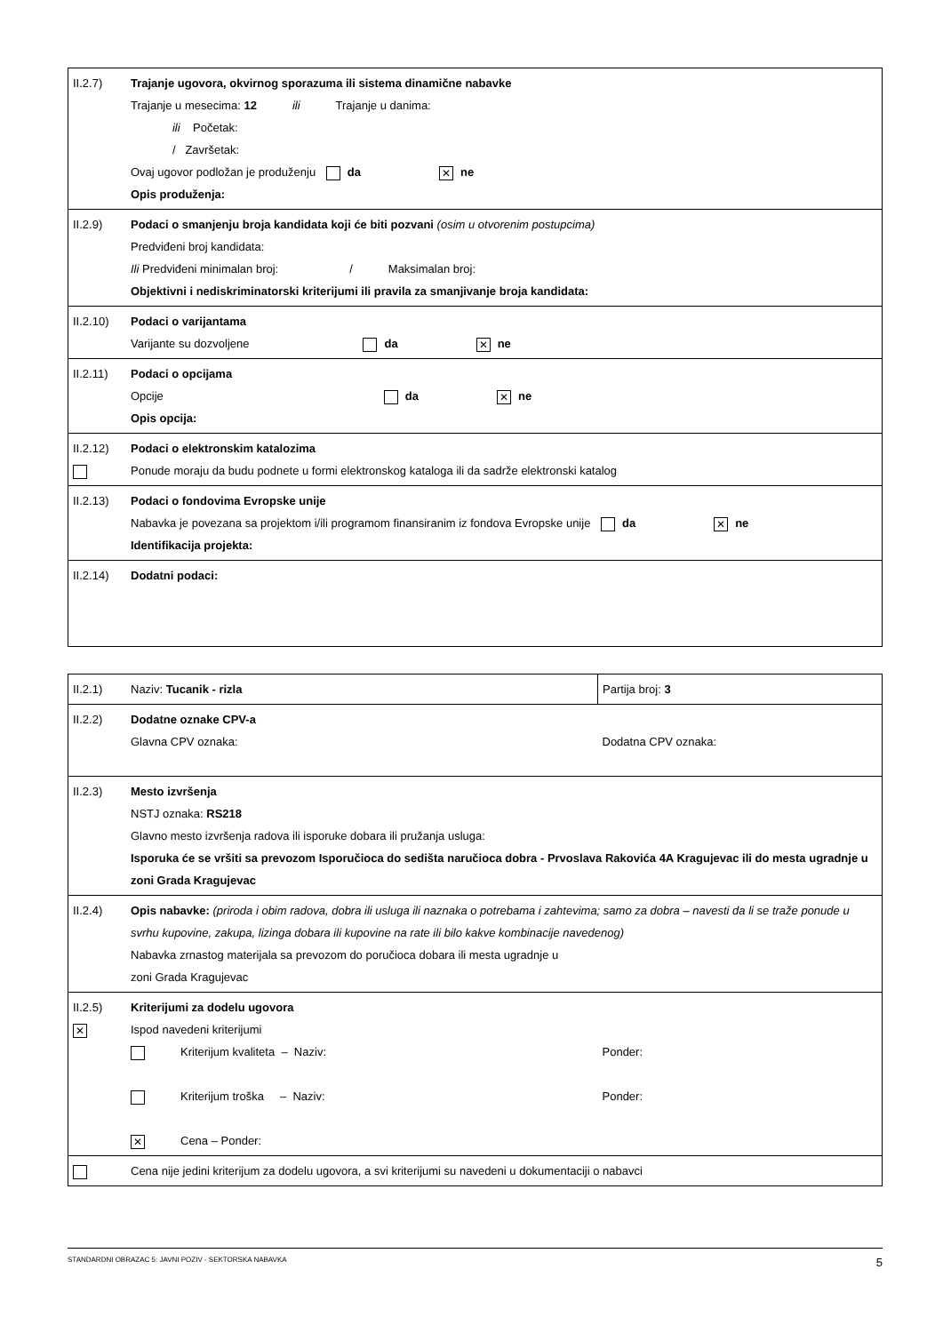| II.2.7) | Trajanje ugovora, okvirnog sporazuma ili sistema dinamične nabavke Trajanje u mesecima: 12 ili Trajanje u danima: ili Početak: / Završetak: Ovaj ugovor podložan je produženju da ✕ ne Opis produženja: |
| II.2.9) | Podaci o smanjenju broja kandidata koji će biti pozvani (osim u otvorenim postupcima) Predviđeni broj kandidata: Ili Predviđeni minimalan broj: / Maksimalan broj: Objektivni i nediskriminatorski kriterijumi ili pravila za smanjivanje broja kandidata: |
| II.2.10) | Podaci o varijantama Varijante su dozvoljene da ✕ ne |
| II.2.11) | Podaci o opcijama Opcije da ✕ ne Opis opcija: |
| II.2.12) | Podaci o elektronskim katalozima Ponude moraju da budu podnete u formi elektronskog kataloga ili da sadrže elektronski katalog |
| II.2.13) | Podaci o fondovima Evropske unije Nabavka je povezana sa projektom i/ili programom finansiranim iz fondova Evropske unije da ✕ ne Identifikacija projekta: |
| II.2.14) | Dodatni podaci: |
| II.2.1) | Naziv: Tucanik - rizla | Partija broj: 3 |
| II.2.2) | Dodatne oznake CPV-a Glavna CPV oznaka: | Dodatna CPV oznaka: |
| II.2.3) | Mesto izvršenja NSTJ oznaka: RS218 Glavno mesto izvršenja radova ili isporuke dobara ili pružanja usluga: Isporuka će se vršiti sa prevozom Isporučioca do sedišta naručioca dobra - Prvoslava Rakovića 4A Kragujevac ili do mesta ugradnje u zoni Grada Kragujevac | |
| II.2.4) | Opis nabavke: (priroda i obim radova, dobra ili usluga ili naznaka o potrebama i zahtevima; samo za dobra – navesti da li se traže ponude u svrhu kupovine, zakupa, lizinga dobara ili kupovine na rate ili bilo kakve kombinacije navedenog) Nabavka zrnastog materijala sa prevozom do poručioca dobara ili mesta ugradnje u zoni Grada Kragujevac | |
| II.2.5) ✕ | Kriterijumi za dodelu ugovora Ispod navedeni kriterijumi Kriterijum kvaliteta – Naziv: Kriterijum troška – Naziv: ✕ Cena – Ponder: | Ponder: Ponder: |
| | Cena nije jedini kriterijum za dodelu ugovora, a svi kriterijumi su navedeni u dokumentaciji o nabavci | |
STANDARDNI OBRAZAC 5: JAVNI POZIV - SEKTORSKA NABAVKA 5